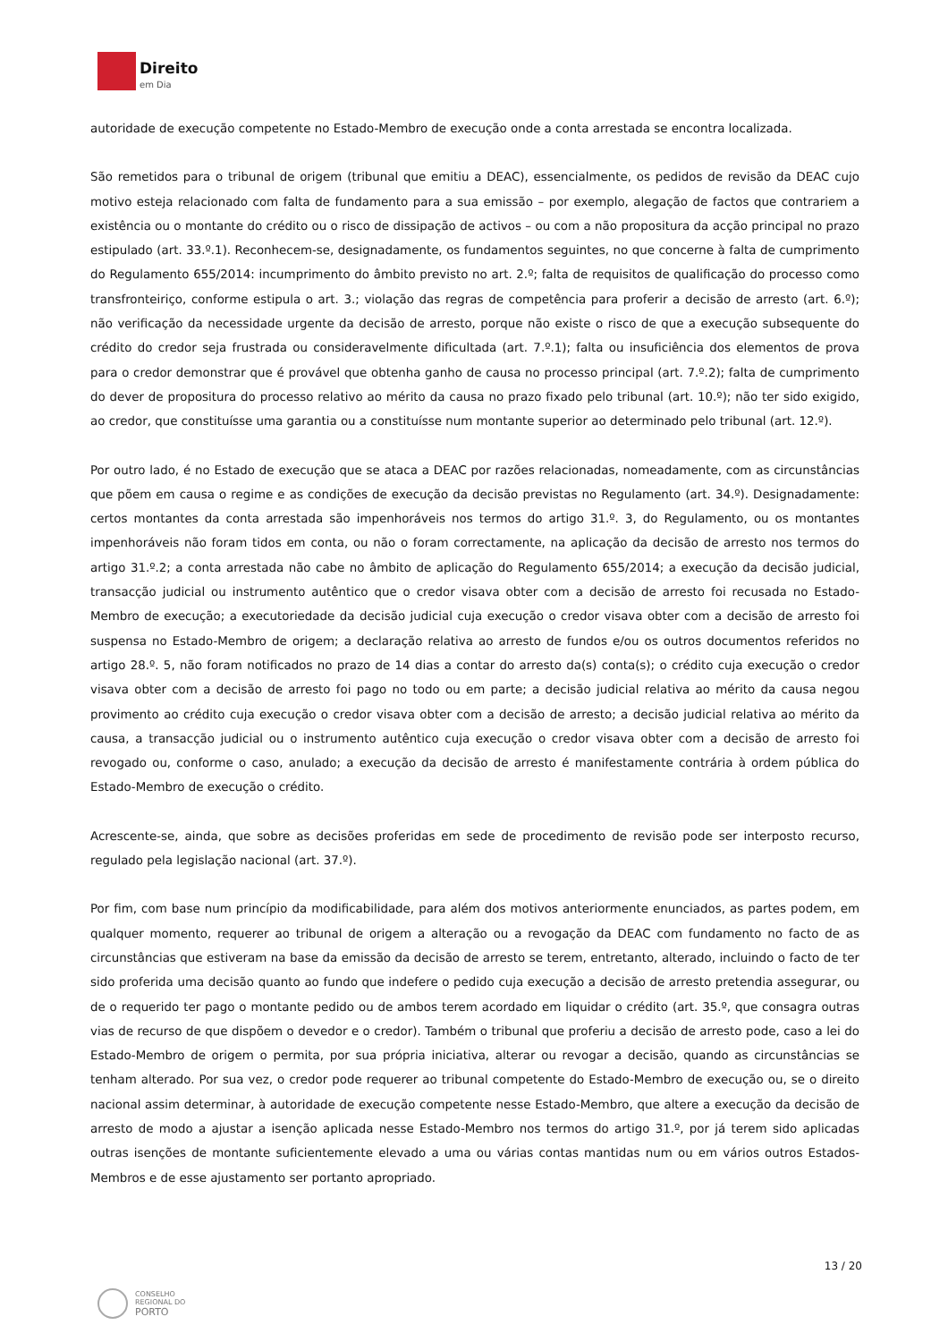Direito
em Dia
autoridade de execução competente no Estado-Membro de execução onde a conta arrestada se encontra localizada.
São remetidos para o tribunal de origem (tribunal que emitiu a DEAC), essencialmente, os pedidos de revisão da DEAC cujo motivo esteja relacionado com falta de fundamento para a sua emissão – por exemplo, alegação de factos que contrariem a existência ou o montante do crédito ou o risco de dissipação de activos – ou com a não propositura da acção principal no prazo estipulado (art. 33.º.1). Reconhecem-se, designadamente, os fundamentos seguintes, no que concerne à falta de cumprimento do Regulamento 655/2014: incumprimento do âmbito previsto no art. 2.º; falta de requisitos de qualificação do processo como transfronteiriço, conforme estipula o art. 3.; violação das regras de competência para proferir a decisão de arresto (art. 6.º); não verificação da necessidade urgente da decisão de arresto, porque não existe o risco de que a execução subsequente do crédito do credor seja frustrada ou consideravelmente dificultada (art. 7.º.1); falta ou insuficiência dos elementos de prova para o credor demonstrar que é provável que obtenha ganho de causa no processo principal (art. 7.º.2); falta de cumprimento do dever de propositura do processo relativo ao mérito da causa no prazo fixado pelo tribunal (art. 10.º); não ter sido exigido, ao credor, que constituísse uma garantia ou a constituísse num montante superior ao determinado pelo tribunal (art. 12.º).
Por outro lado, é no Estado de execução que se ataca a DEAC por razões relacionadas, nomeadamente, com as circunstâncias que põem em causa o regime e as condições de execução da decisão previstas no Regulamento (art. 34.º). Designadamente: certos montantes da conta arrestada são impenhoráveis nos termos do artigo 31.º. 3, do Regulamento, ou os montantes impenhoráveis não foram tidos em conta, ou não o foram correctamente, na aplicação da decisão de arresto nos termos do artigo 31.º.2; a conta arrestada não cabe no âmbito de aplicação do Regulamento 655/2014; a execução da decisão judicial, transacção judicial ou instrumento autêntico que o credor visava obter com a decisão de arresto foi recusada no Estado-Membro de execução; a executoriedade da decisão judicial cuja execução o credor visava obter com a decisão de arresto foi suspensa no Estado-Membro de origem; a declaração relativa ao arresto de fundos e/ou os outros documentos referidos no artigo 28.º. 5, não foram notificados no prazo de 14 dias a contar do arresto da(s) conta(s); o crédito cuja execução o credor visava obter com a decisão de arresto foi pago no todo ou em parte; a decisão judicial relativa ao mérito da causa negou provimento ao crédito cuja execução o credor visava obter com a decisão de arresto; a decisão judicial relativa ao mérito da causa, a transacção judicial ou o instrumento autêntico cuja execução o credor visava obter com a decisão de arresto foi revogado ou, conforme o caso, anulado; a execução da decisão de arresto é manifestamente contrária à ordem pública do Estado-Membro de execução o crédito.
Acrescente-se, ainda, que sobre as decisões proferidas em sede de procedimento de revisão pode ser interposto recurso, regulado pela legislação nacional (art. 37.º).
Por fim, com base num princípio da modificabilidade, para além dos motivos anteriormente enunciados, as partes podem, em qualquer momento, requerer ao tribunal de origem a alteração ou a revogação da DEAC com fundamento no facto de as circunstâncias que estiveram na base da emissão da decisão de arresto se terem, entretanto, alterado, incluindo o facto de ter sido proferida uma decisão quanto ao fundo que indefere o pedido cuja execução a decisão de arresto pretendia assegurar, ou de o requerido ter pago o montante pedido ou de ambos terem acordado em liquidar o crédito (art. 35.º, que consagra outras vias de recurso de que dispõem o devedor e o credor). Também o tribunal que proferiu a decisão de arresto pode, caso a lei do Estado-Membro de origem o permita, por sua própria iniciativa, alterar ou revogar a decisão, quando as circunstâncias se tenham alterado. Por sua vez, o credor pode requerer ao tribunal competente do Estado-Membro de execução ou, se o direito nacional assim determinar, à autoridade de execução competente nesse Estado-Membro, que altere a execução da decisão de arresto de modo a ajustar a isenção aplicada nesse Estado-Membro nos termos do artigo 31.º, por já terem sido aplicadas outras isenções de montante suficientemente elevado a uma ou várias contas mantidas num ou em vários outros Estados-Membros e de esse ajustamento ser portanto apropriado.
13 / 20
CONSELHO
REGIONAL DO
PORTO